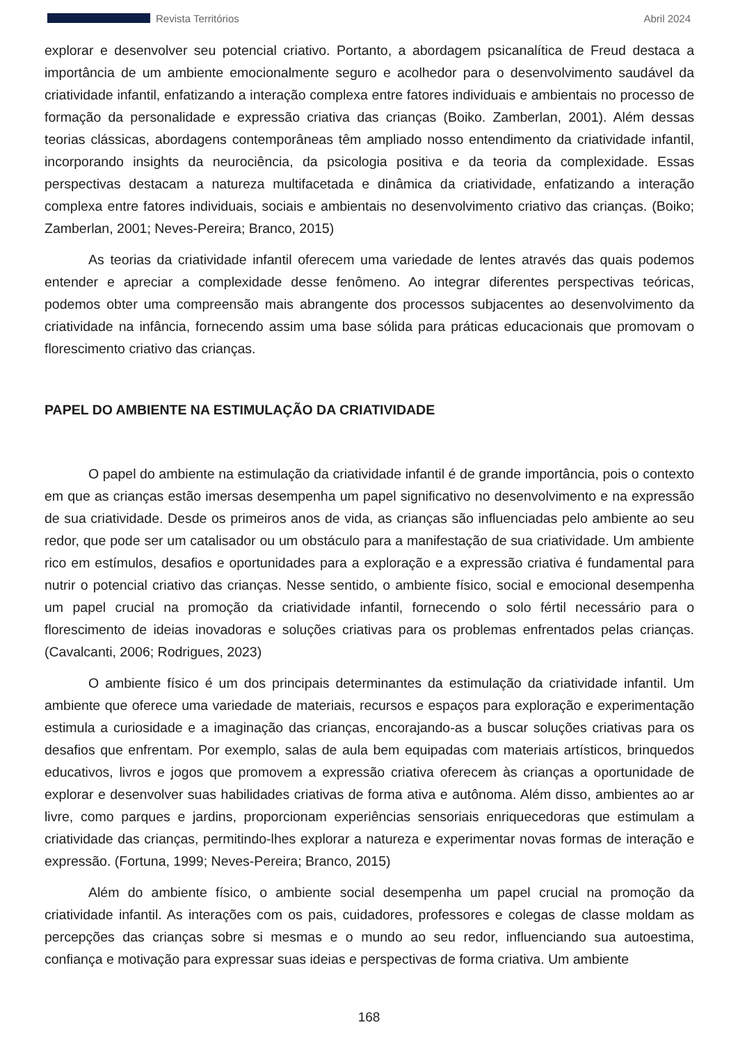Revista Territórios Abril 2024
explorar e desenvolver seu potencial criativo. Portanto, a abordagem psicanalítica de Freud destaca a importância de um ambiente emocionalmente seguro e acolhedor para o desenvolvimento saudável da criatividade infantil, enfatizando a interação complexa entre fatores individuais e ambientais no processo de formação da personalidade e expressão criativa das crianças (Boiko. Zamberlan, 2001). Além dessas teorias clássicas, abordagens contemporâneas têm ampliado nosso entendimento da criatividade infantil, incorporando insights da neurociência, da psicologia positiva e da teoria da complexidade. Essas perspectivas destacam a natureza multifacetada e dinâmica da criatividade, enfatizando a interação complexa entre fatores individuais, sociais e ambientais no desenvolvimento criativo das crianças. (Boiko; Zamberlan, 2001; Neves-Pereira; Branco, 2015)
As teorias da criatividade infantil oferecem uma variedade de lentes através das quais podemos entender e apreciar a complexidade desse fenômeno. Ao integrar diferentes perspectivas teóricas, podemos obter uma compreensão mais abrangente dos processos subjacentes ao desenvolvimento da criatividade na infância, fornecendo assim uma base sólida para práticas educacionais que promovam o florescimento criativo das crianças.
PAPEL DO AMBIENTE NA ESTIMULAÇÃO DA CRIATIVIDADE
O papel do ambiente na estimulação da criatividade infantil é de grande importância, pois o contexto em que as crianças estão imersas desempenha um papel significativo no desenvolvimento e na expressão de sua criatividade. Desde os primeiros anos de vida, as crianças são influenciadas pelo ambiente ao seu redor, que pode ser um catalisador ou um obstáculo para a manifestação de sua criatividade. Um ambiente rico em estímulos, desafios e oportunidades para a exploração e a expressão criativa é fundamental para nutrir o potencial criativo das crianças. Nesse sentido, o ambiente físico, social e emocional desempenha um papel crucial na promoção da criatividade infantil, fornecendo o solo fértil necessário para o florescimento de ideias inovadoras e soluções criativas para os problemas enfrentados pelas crianças. (Cavalcanti, 2006; Rodrigues, 2023)
O ambiente físico é um dos principais determinantes da estimulação da criatividade infantil. Um ambiente que oferece uma variedade de materiais, recursos e espaços para exploração e experimentação estimula a curiosidade e a imaginação das crianças, encorajando-as a buscar soluções criativas para os desafios que enfrentam. Por exemplo, salas de aula bem equipadas com materiais artísticos, brinquedos educativos, livros e jogos que promovem a expressão criativa oferecem às crianças a oportunidade de explorar e desenvolver suas habilidades criativas de forma ativa e autônoma. Além disso, ambientes ao ar livre, como parques e jardins, proporcionam experiências sensoriais enriquecedoras que estimulam a criatividade das crianças, permitindo-lhes explorar a natureza e experimentar novas formas de interação e expressão. (Fortuna, 1999; Neves-Pereira; Branco, 2015)
Além do ambiente físico, o ambiente social desempenha um papel crucial na promoção da criatividade infantil. As interações com os pais, cuidadores, professores e colegas de classe moldam as percepções das crianças sobre si mesmas e o mundo ao seu redor, influenciando sua autoestima, confiança e motivação para expressar suas ideias e perspectivas de forma criativa. Um ambiente
168